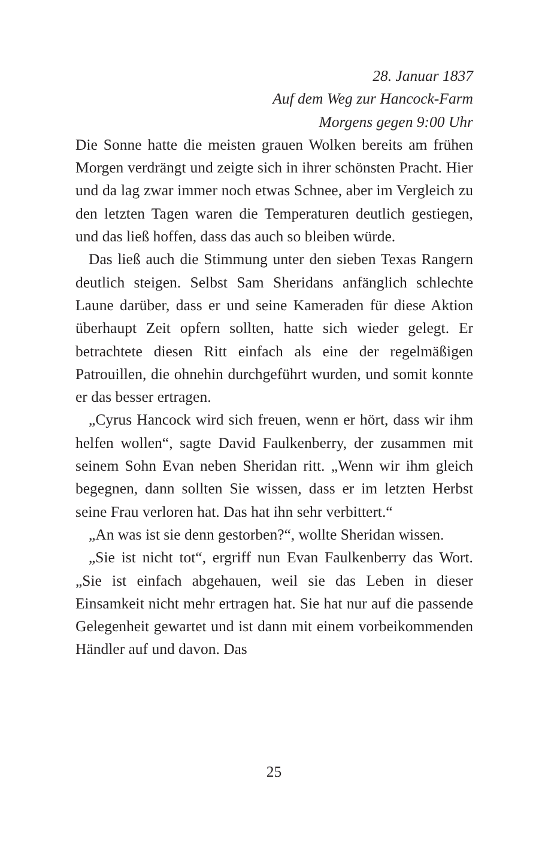28. Januar 1837
Auf dem Weg zur Hancock-Farm
Morgens gegen 9:00 Uhr
Die Sonne hatte die meisten grauen Wolken bereits am frühen Morgen verdrängt und zeigte sich in ihrer schönsten Pracht. Hier und da lag zwar immer noch etwas Schnee, aber im Vergleich zu den letzten Tagen waren die Temperaturen deutlich gestiegen, und das ließ hoffen, dass das auch so bleiben würde.
Das ließ auch die Stimmung unter den sieben Texas Rangern deutlich steigen. Selbst Sam Sheridans anfänglich schlechte Laune darüber, dass er und seine Kameraden für diese Aktion überhaupt Zeit opfern sollten, hatte sich wieder gelegt. Er betrachtete diesen Ritt einfach als eine der regelmäßigen Patrouillen, die ohnehin durchgeführt wurden, und somit konnte er das besser ertragen.
„Cyrus Hancock wird sich freuen, wenn er hört, dass wir ihm helfen wollen“, sagte David Faulkenberry, der zusammen mit seinem Sohn Evan neben Sheridan ritt. „Wenn wir ihm gleich begegnen, dann sollten Sie wissen, dass er im letzten Herbst seine Frau verloren hat. Das hat ihn sehr verbittert.“
„An was ist sie denn gestorben?“, wollte Sheridan wissen.
„Sie ist nicht tot“, ergriff nun Evan Faulkenberry das Wort. „Sie ist einfach abgehauen, weil sie das Leben in dieser Einsamkeit nicht mehr ertragen hat. Sie hat nur auf die passende Gelegenheit gewartet und ist dann mit einem vorbeikommenden Händler auf und davon. Das
25